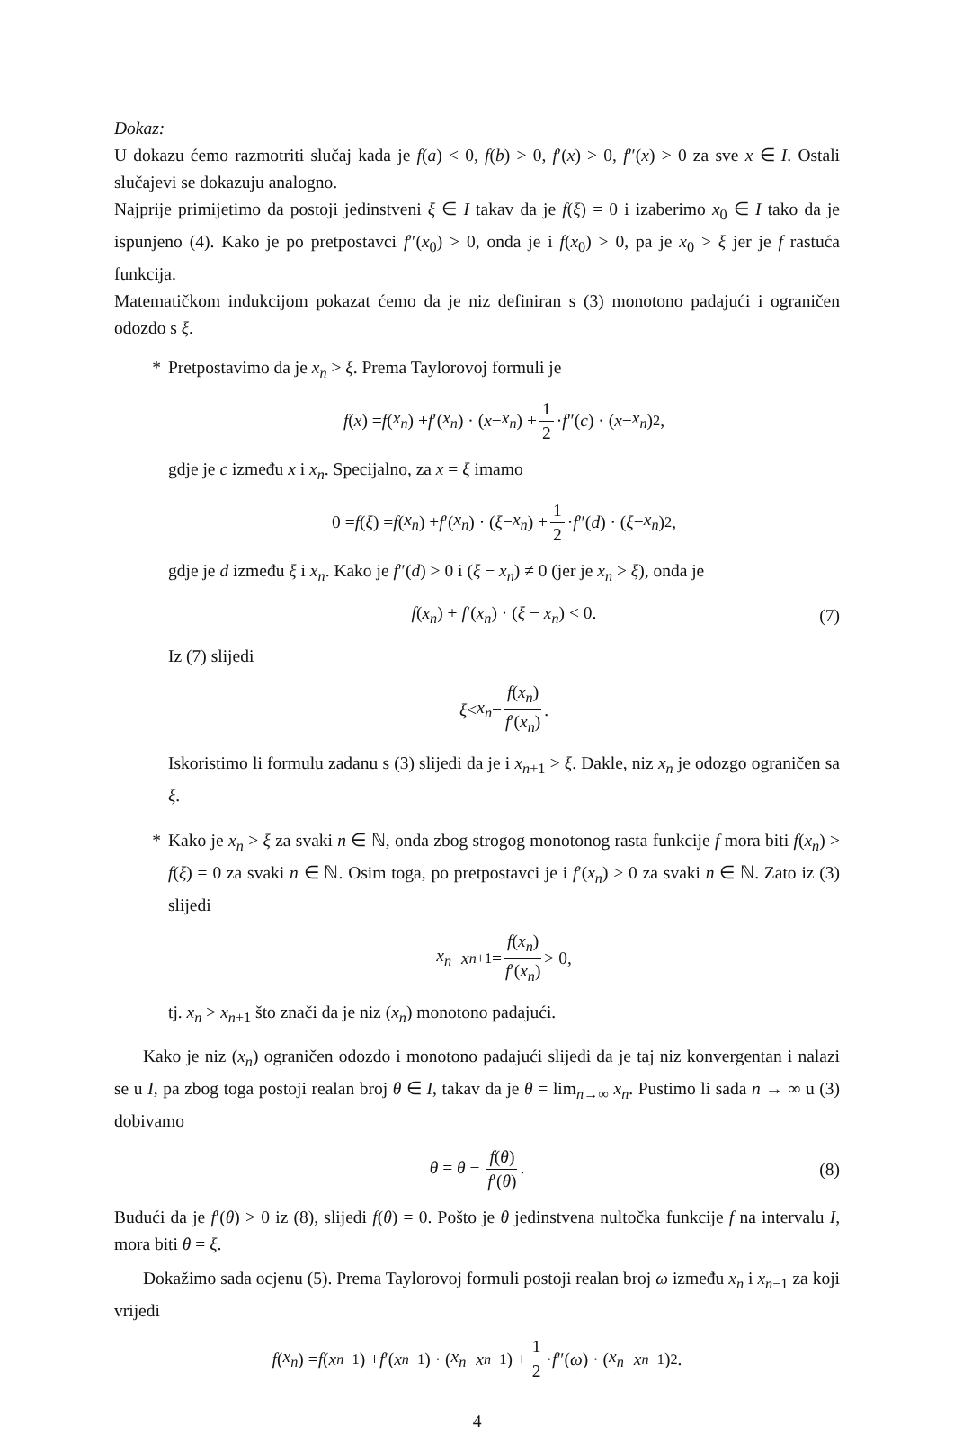Dokaz:
U dokazu ćemo razmotriti slučaj kada je f(a) < 0, f(b) > 0, f′(x) > 0, f″(x) > 0 za sve x ∈ I. Ostali slučajevi se dokazuju analogno.
Najprije primijetimo da postoji jedinstveni ξ ∈ I takav da je f(ξ) = 0 i izaberimo x<sub>0</sub> ∈ I tako da je ispunjeno (4). Kako je po pretpostavci f″(x<sub>0</sub>) > 0, onda je i f(x<sub>0</sub>) > 0, pa je x<sub>0</sub> > ξ jer je f rastuća funkcija.
Matematičkom indukcijom pokazat ćemo da je niz definiran s (3) monotono padajući i ograničen odozdo s ξ.
* Pretpostavimo da je x<sub>n</sub> > ξ. Prema Taylorovoj formuli je
f (x) = f (x<sub>n</sub>) + f ′(x<sub>n</sub>) · (x − x<sub>n</sub>) + 1 2 · f ″(c) · (x − x<sub>n</sub>)<sup>2</sup>,
gdje je c između x i x<sub>n</sub>. Specijalno, za x = ξ imamo
0 = f (ξ) = f (x<sub>n</sub>) + f ′(x<sub>n</sub>) · (ξ − x<sub>n</sub>) + 1 2 · f ″(d) · (ξ − x<sub>n</sub>)<sup>2</sup>,
gdje je d između ξ i x<sub>n</sub>. Kako je f″(d) > 0 i (ξ − x<sub>n</sub>) ≠ 0 (jer je x<sub>n</sub> > ξ), onda je
f(x<sub>n</sub>) + f′(x<sub>n</sub>) · (ξ − x<sub>n</sub>) < 0. (7)
Iz (7) slijedi
ξ < x<sub>n</sub> − f(x<sub>n</sub>) f′(x<sub>n</sub>).
Iskoristimo li formulu zadanu s (3) slijedi da je i x<sub>n+1</sub> > ξ. Dakle, niz x<sub>n</sub> je odozgo ograničen sa ξ.
* Kako je x<sub>n</sub> > ξ za svaki n ∈ ℕ, onda zbog strogog monotonog rasta funkcije f mora biti f(x<sub>n</sub>) > f(ξ) = 0 za svaki n ∈ ℕ. Osim toga, po pretpostavci je i f′(x<sub>n</sub>) > 0 za svaki n ∈ ℕ. Zato iz (3) slijedi
x<sub>n</sub> − x<sub>n+1</sub> = f(x<sub>n</sub>) f′(x<sub>n</sub>) > 0,
tj. x<sub>n</sub> > x<sub>n+1</sub> što znači da je niz (x<sub>n</sub>) monotono padajući.
Kako je niz (x<sub>n</sub>) ograničen odozdo i monotono padajući slijedi da je taj niz konvergentan i nalazi se u I, pa zbog toga postoji realan broj θ ∈ I, takav da je θ = lim<sub>n→∞</sub> x<sub>n</sub>. Pustimo li sada n → ∞ u (3) dobivamo
θ = θ − f(θ) f′(θ). (8)
Budući da je f′(θ) > 0 iz (8), slijedi f(θ) = 0. Pošto je θ jedinstvena nultočka funkcije f na intervalu I, mora biti θ = ξ.
Dokažimo sada ocjenu (5). Prema Taylorovoj formuli postoji realan broj ω između x<sub>n</sub> i x<sub>n−1</sub> za koji vrijedi
f (x<sub>n</sub>) = f (x<sub>n−1</sub>) + f ′(x<sub>n−1</sub>) · (x<sub>n</sub> − x<sub>n−1</sub>) + 1 2 · f ″(ω) · (x<sub>n</sub> − x<sub>n−1</sub>)<sup>2</sup>.
4